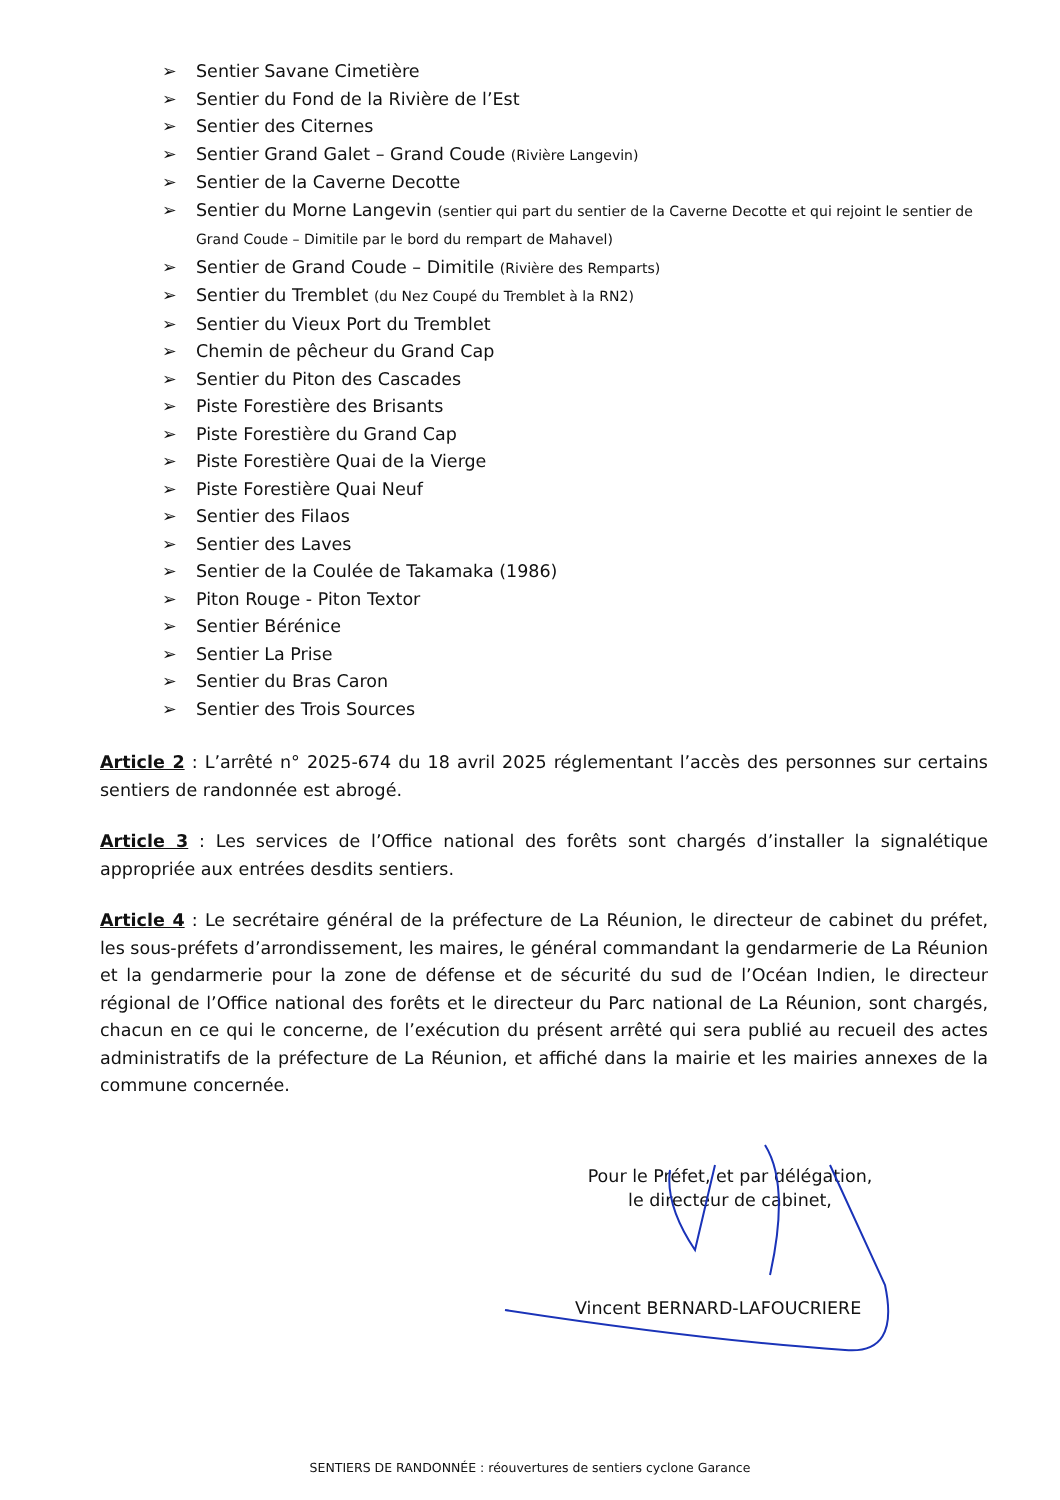➢ Sentier Savane Cimetière
➢ Sentier du Fond de la Rivière de l’Est
➢ Sentier des Citernes
➢ Sentier Grand Galet – Grand Coude (Rivière Langevin)
➢ Sentier de la Caverne Decotte
➢ Sentier du Morne Langevin (sentier qui part du sentier de la Caverne Decotte et qui rejoint le sentier de Grand Coude – Dimitile par le bord du rempart de Mahavel)
➢ Sentier de Grand Coude – Dimitile (Rivière des Remparts)
➢ Sentier du Tremblet (du Nez Coupé du Tremblet à la RN2)
➢ Sentier du Vieux Port du Tremblet
➢ Chemin de pêcheur du Grand Cap
➢ Sentier du Piton des Cascades
➢ Piste Forestière des Brisants
➢ Piste Forestière du Grand Cap
➢ Piste Forestière Quai de la Vierge
➢ Piste Forestière Quai Neuf
➢ Sentier des Filaos
➢ Sentier des Laves
➢ Sentier de la Coulée de Takamaka (1986)
➢ Piton Rouge - Piton Textor
➢ Sentier Bérénice
➢ Sentier La Prise
➢ Sentier du Bras Caron
➢ Sentier des Trois Sources
Article 2 : L’arrêté n° 2025-674 du 18 avril 2025 réglementant l’accès des personnes sur certains sentiers de randonnée est abrogé.
Article 3 : Les services de l’Office national des forêts sont chargés d’installer la signalétique appropriée aux entrées desdits sentiers.
Article 4 : Le secrétaire général de la préfecture de La Réunion, le directeur de cabinet du préfet, les sous-préfets d’arrondissement, les maires, le général commandant la gendarmerie de La Réunion et la gendarmerie pour la zone de défense et de sécurité du sud de l’Océan Indien, le directeur régional de l’Office national des forêts et le directeur du Parc national de La Réunion, sont chargés, chacun en ce qui le concerne, de l’exécution du présent arrêté qui sera publié au recueil des actes administratifs de la préfecture de La Réunion, et affiché dans la mairie et les mairies annexes de la commune concernée.
Pour le Préfet, et par délégation,
le directeur de cabinet,
Vincent BERNARD-LAFOUCRIERE
SENTIERS DE RANDONNÉE : réouvertures de sentiers cyclone Garance